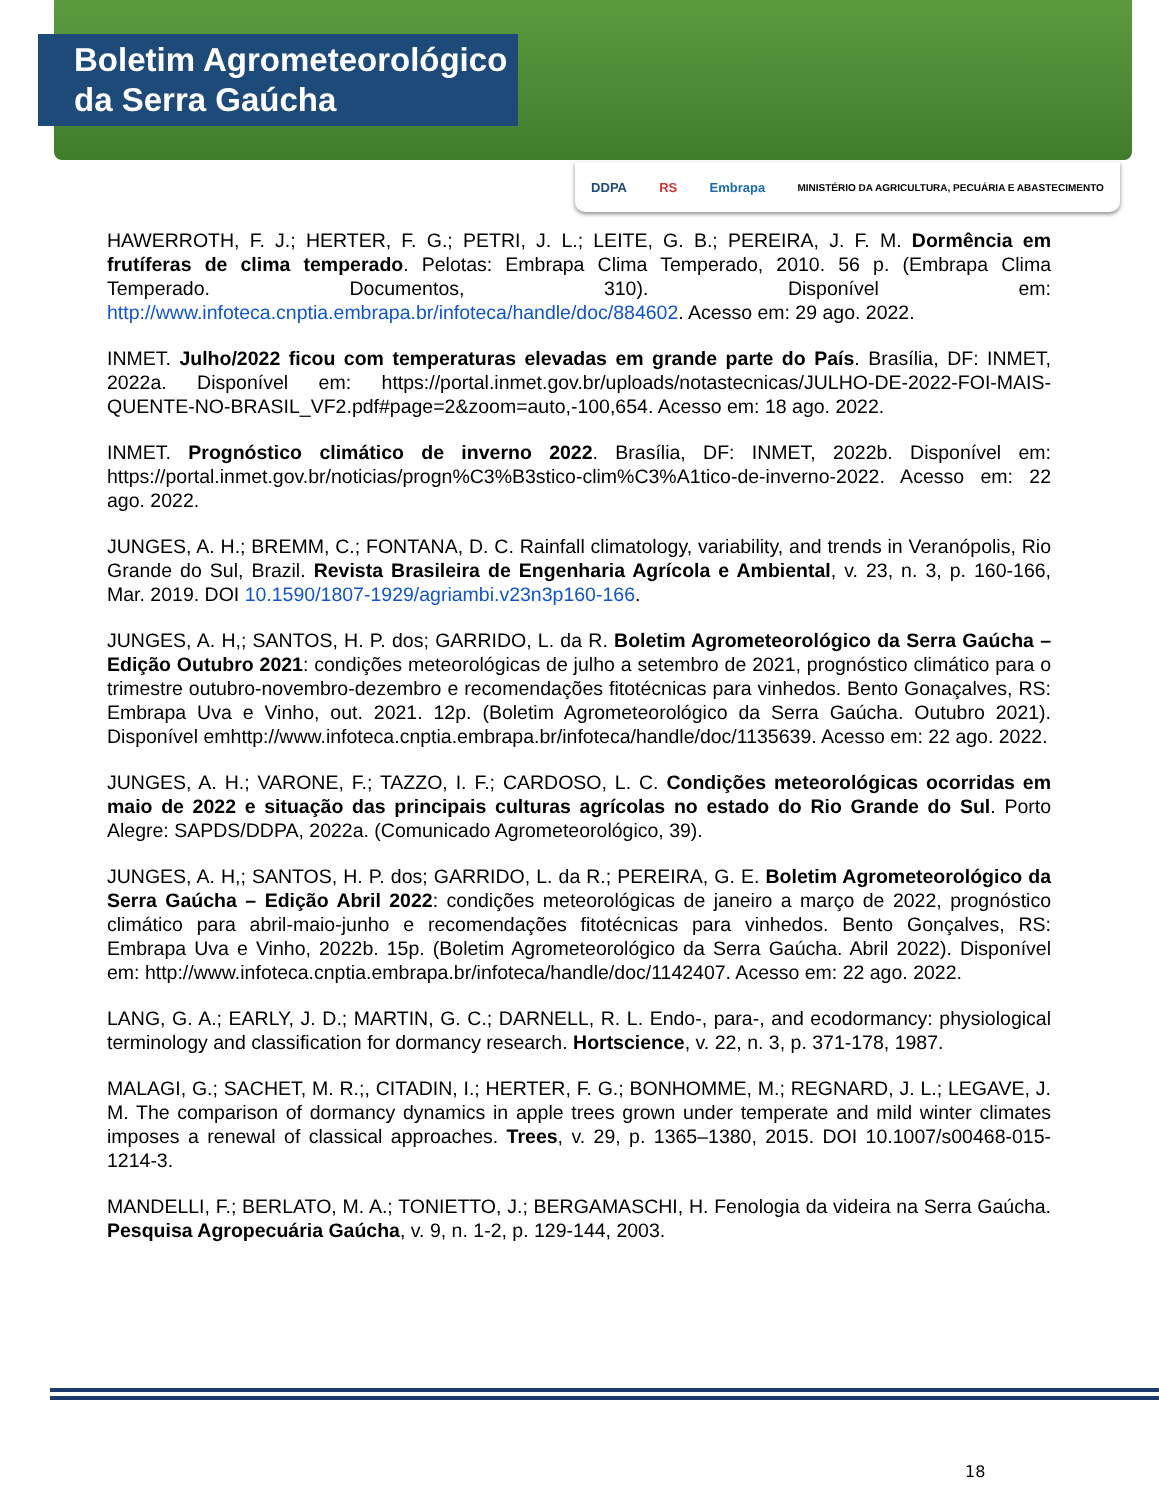Boletim Agrometeorológico
da Serra Gaúcha
DDPA RS Embrapa MINISTÉRIO DA AGRICULTURA, PECUÁRIA E ABASTECIMENTO
HAWERROTH, F. J.; HERTER, F. G.; PETRI, J. L.; LEITE, G. B.; PEREIRA, J. F. M. Dormência em frutíferas de clima temperado. Pelotas: Embrapa Clima Temperado, 2010. 56 p. (Embrapa Clima Temperado. Documentos, 310). Disponível em: http://www.infoteca.cnptia.embrapa.br/infoteca/handle/doc/884602. Acesso em: 29 ago. 2022.
INMET. Julho/2022 ficou com temperaturas elevadas em grande parte do País. Brasília, DF: INMET, 2022a. Disponível em: https://portal.inmet.gov.br/uploads/notastecnicas/JULHO-DE-2022-FOI-MAIS-QUENTE-NO-BRASIL_VF2.pdf#page=2&zoom=auto,-100,654. Acesso em: 18 ago. 2022.
INMET. Prognóstico climático de inverno 2022. Brasília, DF: INMET, 2022b. Disponível em: https://portal.inmet.gov.br/noticias/progn%C3%B3stico-clim%C3%A1tico-de-inverno-2022. Acesso em: 22 ago. 2022.
JUNGES, A. H.; BREMM, C.; FONTANA, D. C. Rainfall climatology, variability, and trends in Veranópolis, Rio Grande do Sul, Brazil. Revista Brasileira de Engenharia Agrícola e Ambiental, v. 23, n. 3, p. 160-166, Mar. 2019. DOI 10.1590/1807-1929/agriambi.v23n3p160-166.
JUNGES, A. H,; SANTOS, H. P. dos; GARRIDO, L. da R. Boletim Agrometeorológico da Serra Gaúcha – Edição Outubro 2021: condições meteorológicas de julho a setembro de 2021, prognóstico climático para o trimestre outubro-novembro-dezembro e recomendações fitotécnicas para vinhedos. Bento Gonaçalves, RS: Embrapa Uva e Vinho, out. 2021. 12p. (Boletim Agrometeorológico da Serra Gaúcha. Outubro 2021). Disponível emhttp://www.infoteca.cnptia.embrapa.br/infoteca/handle/doc/1135639. Acesso em: 22 ago. 2022.
JUNGES, A. H.; VARONE, F.; TAZZO, I. F.; CARDOSO, L. C. Condições meteorológicas ocorridas em maio de 2022 e situação das principais culturas agrícolas no estado do Rio Grande do Sul. Porto Alegre: SAPDS/DDPA, 2022a. (Comunicado Agrometeorológico, 39).
JUNGES, A. H,; SANTOS, H. P. dos; GARRIDO, L. da R.; PEREIRA, G. E. Boletim Agrometeorológico da Serra Gaúcha – Edição Abril 2022: condições meteorológicas de janeiro a março de 2022, prognóstico climático para abril-maio-junho e recomendações fitotécnicas para vinhedos. Bento Gonçalves, RS: Embrapa Uva e Vinho, 2022b. 15p. (Boletim Agrometeorológico da Serra Gaúcha. Abril 2022). Disponível em: http://www.infoteca.cnptia.embrapa.br/infoteca/handle/doc/1142407. Acesso em: 22 ago. 2022.
LANG, G. A.; EARLY, J. D.; MARTIN, G. C.; DARNELL, R. L. Endo-, para-, and ecodormancy: physiological terminology and classification for dormancy research. Hortscience, v. 22, n. 3, p. 371-178, 1987.
MALAGI, G.; SACHET, M. R.;, CITADIN, I.; HERTER, F. G.; BONHOMME, M.; REGNARD, J. L.; LEGAVE, J. M. The comparison of dormancy dynamics in apple trees grown under temperate and mild winter climates imposes a renewal of classical approaches. Trees, v. 29, p. 1365–1380, 2015. DOI 10.1007/s00468-015-1214-3.
MANDELLI, F.; BERLATO, M. A.; TONIETTO, J.; BERGAMASCHI, H. Fenologia da videira na Serra Gaúcha. Pesquisa Agropecuária Gaúcha, v. 9, n. 1-2, p. 129-144, 2003.
18